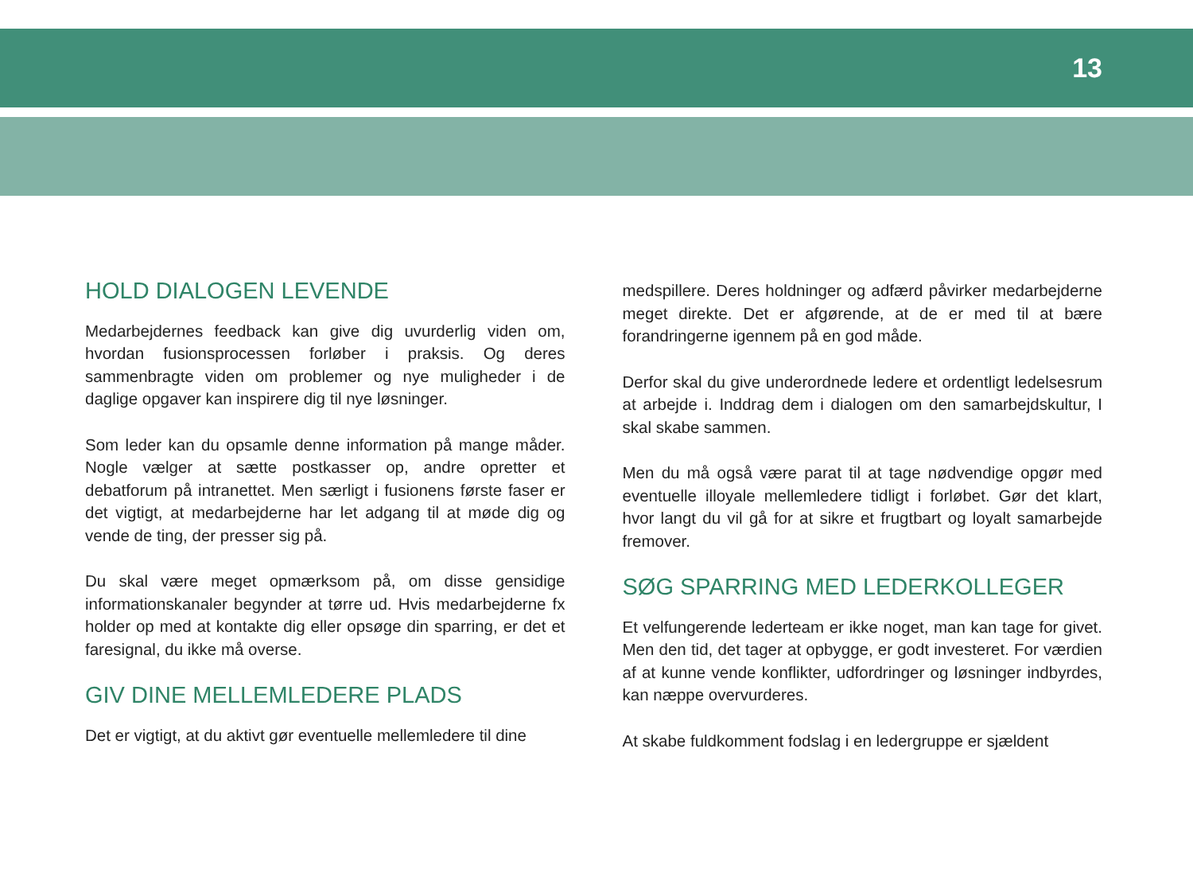13
HOLD DIALOGEN LEVENDE
Medarbejdernes feedback kan give dig uvurderlig viden om, hvordan fusionsprocessen forløber i praksis. Og deres sammenbragte viden om problemer og nye muligheder i de daglige opgaver kan inspirere dig til nye løsninger.
Som leder kan du opsamle denne information på mange måder. Nogle vælger at sætte postkasser op, andre opretter et debatforum på intranettet. Men særligt i fusionens første faser er det vigtigt, at medarbejderne har let adgang til at møde dig og vende de ting, der presser sig på.
Du skal være meget opmærksom på, om disse gensidige informationskanaler begynder at tørre ud. Hvis medarbejderne fx holder op med at kontakte dig eller opsøge din sparring, er det et faresignal, du ikke må overse.
GIV DINE MELLEMLEDERE PLADS
Det er vigtigt, at du aktivt gør eventuelle mellemledere til dine
medspillere. Deres holdninger og adfærd påvirker medarbejderne meget direkte. Det er afgørende, at de er med til at bære forandringerne igennem på en god måde.
Derfor skal du give underordnede ledere et ordentligt ledelsesrum at arbejde i. Inddrag dem i dialogen om den samarbejdskultur, I skal skabe sammen.
Men du må også være parat til at tage nødvendige opgør med eventuelle illoyale mellemledere tidligt i forløbet. Gør det klart, hvor langt du vil gå for at sikre et frugtbart og loyalt samarbejde fremover.
SØG SPARRING MED LEDERKOLLEGER
Et velfungerende lederteam er ikke noget, man kan tage for givet. Men den tid, det tager at opbygge, er godt investeret. For værdien af at kunne vende konflikter, udfordringer og løsninger indbyrdes, kan næppe overvurderes.
At skabe fuldkomment fodslag i en ledergruppe er sjældent